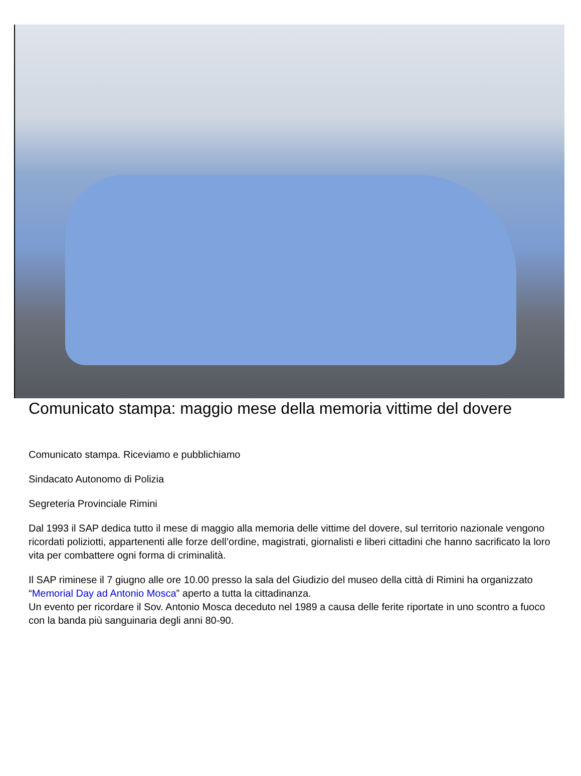Comunicato stampa: maggio mese della memoria vittime del dovere
Comunicato stampa. Riceviamo e pubblichiamo
Sindacato Autonomo di Polizia
Segreteria Provinciale Rimini
Dal 1993 il SAP dedica tutto il mese di maggio alla memoria delle vittime del dovere, sul territorio nazionale vengono ricordati poliziotti, appartenenti alle forze dell’ordine, magistrati, giornalisti e liberi cittadini che hanno sacrificato la loro vita per combattere ogni forma di criminalità.
Il SAP riminese il 7 giugno alle ore 10.00 presso la sala del Giudizio del museo della città di Rimini ha organizzato “Memorial Day ad Antonio Mosca” aperto a tutta la cittadinanza.
Un evento per ricordare il Sov. Antonio Mosca deceduto nel 1989 a causa delle ferite riportate in uno scontro a fuoco con la banda più sanguinaria degli anni 80-90.